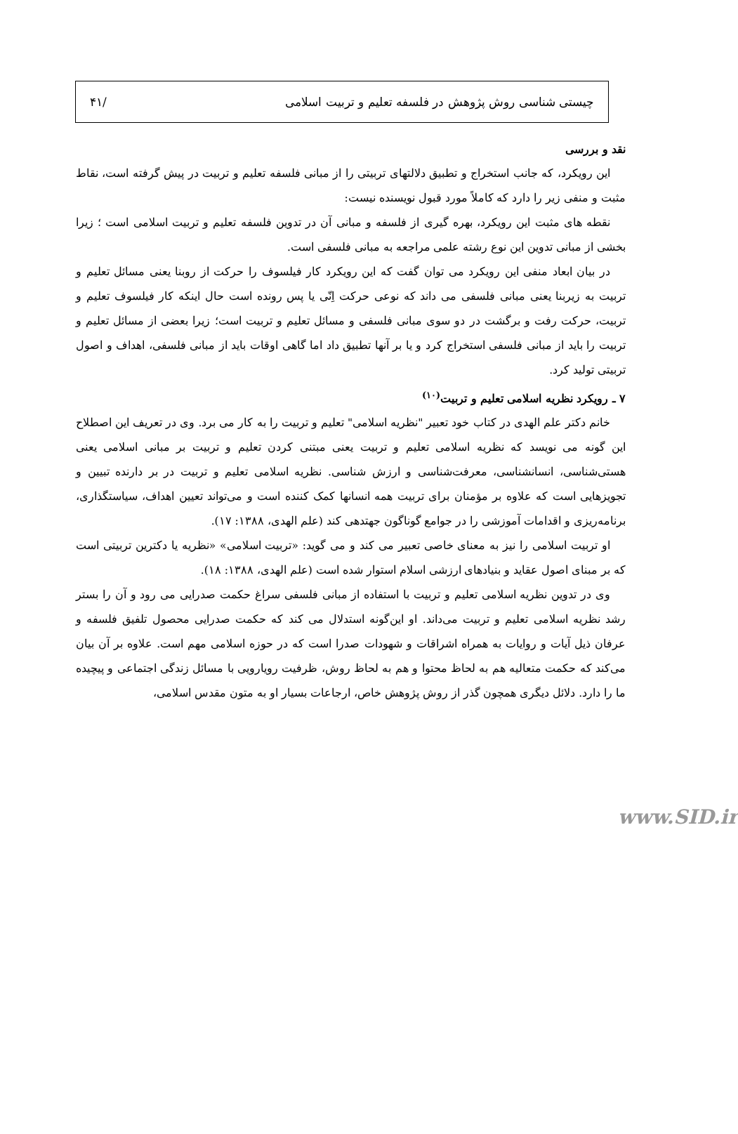چیستی شناسی روش پژوهش در فلسفه تعلیم و تربیت اسلامی /۴۱
نقد و بررسی
این رویکرد، که جانب استخراج و تطبیق دلالتهای تربیتی را از مبانی فلسفه تعلیم و تربیت در پیش گرفته است، نقاط مثبت و منفی زیر را دارد که کاملاً مورد قبول نویسنده نیست:
نقطه های مثبت این رویکرد، بهره گیری از فلسفه و مبانی آن در تدوین فلسفه تعلیم و تربیت اسلامی است ؛ زیرا بخشی از مبانی تدوین این نوع رشته علمی مراجعه به مبانی فلسفی است.
در بیان ابعاد منفی این رویکرد می توان گفت که این رویکرد کار فیلسوف را حرکت از روبنا یعنی مسائل تعلیم و تربیت به زیربنا یعنی مبانی فلسفی می داند که نوعی حرکت اِنّی یا پس رونده است حال اینکه کار فیلسوف تعلیم و تربیت، حرکت رفت و برگشت در دو سوی مبانی فلسفی و مسائل تعلیم و تربیت است؛ زیرا بعضی از مسائل تعلیم و تربیت را باید از مبانی فلسفی استخراج کرد و یا بر آنها تطبیق داد اما گاهی اوقات باید از مبانی فلسفی، اهداف و اصول تربیتی تولید کرد.
۷ ـ رویکرد نظریه اسلامی تعلیم و تربیت<sup>(۱۰)</sup>
خانم دکتر علم الهدی در کتاب خود تعبیر "نظریه اسلامی" تعلیم و تربیت را به کار می برد. وی در تعریف این اصطلاح این گونه می نویسد که نظریه اسلامی تعلیم و تربیت یعنی مبتنی کردن تعلیم و تربیت بر مبانی اسلامی یعنی هستی‌شناسی، انسانشناسی، معرفت‌شناسی و ارزش شناسی. نظریه اسلامی تعلیم و تربیت در بر دارنده تبیین و تجویزهایی است که علاوه بر مؤمنان برای تربیت همه انسانها کمک کننده است و می‌تواند تعیین اهداف، سیاستگذاری، برنامه‌ریزی و اقدامات آموزشی را در جوامع گوناگون جهتدهی کند (علم الهدی، ۱۳۸۸: ۱۷).
او تربیت اسلامی را نیز به معنای خاصی تعبیر می کند و می گوید: «تربیت اسلامی» «نظریه یا دکترین تربیتی است که بر مبنای اصول عقاید و بنیادهای ارزشی اسلام استوار شده است (علم الهدی، ۱۳۸۸: ۱۸).
وی در تدوین نظریه اسلامی تعلیم و تربیت با استفاده از مبانی فلسفی سراغ حکمت صدرایی می رود و آن را بستر رشد نظریه اسلامی تعلیم و تربیت می‌داند. او این‌گونه استدلال می کند که حکمت صدرایی محصول تلفیق فلسفه و عرفان ذیل آیات و روایات به همراه اشراقات و شهودات صدرا است که در حوزه اسلامی مهم است. علاوه بر آن بیان می‌کند که حکمت متعالیه هم به لحاظ محتوا و هم به لحاظ روش، ظرفیت رویارویی با مسائل زندگی اجتماعی و پیچیده ما را دارد. دلائل دیگری همچون گذر از روش پژوهش خاص، ارجاعات بسیار او به متون مقدس اسلامی،
www.SID.ir